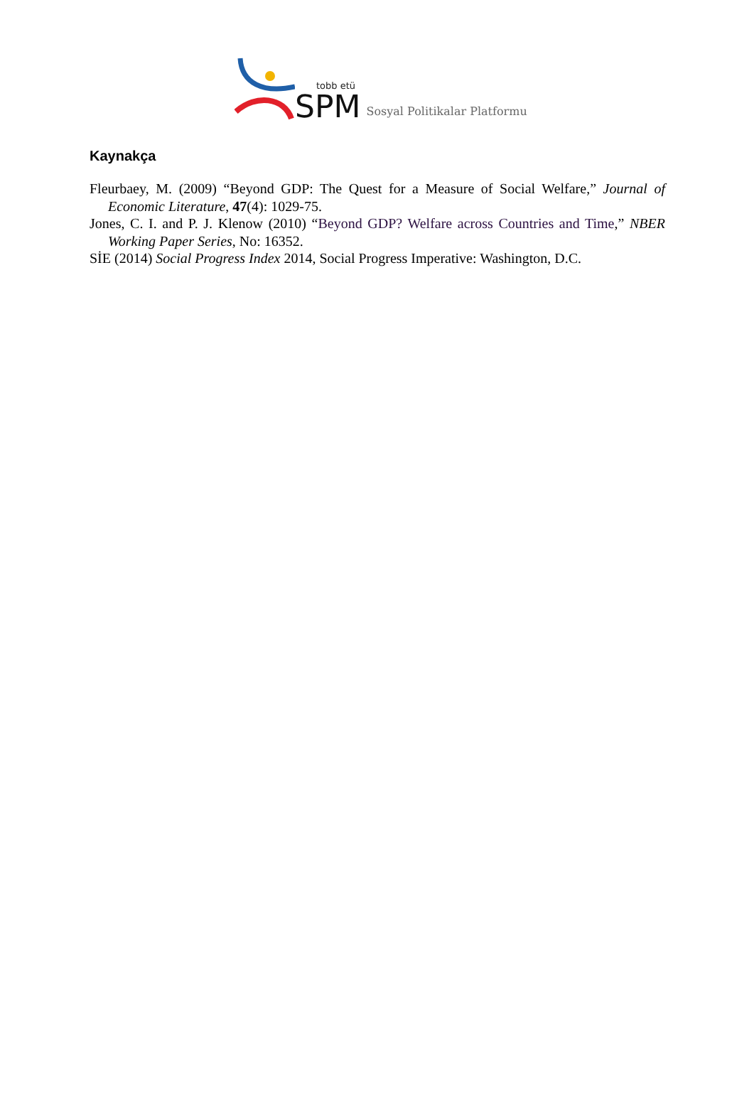tobb etü
SPM
Sosyal Politikalar Platformu
Kaynakça
Fleurbaey, M. (2009) “Beyond GDP: The Quest for a Measure of Social Welfare,” Journal of Economic Literature, 47(4): 1029-75.
Jones, C. I. and P. J. Klenow (2010) “Beyond GDP? Welfare across Countries and Time,” NBER Working Paper Series, No: 16352.
SİE (2014) Social Progress Index 2014, Social Progress Imperative: Washington, D.C.